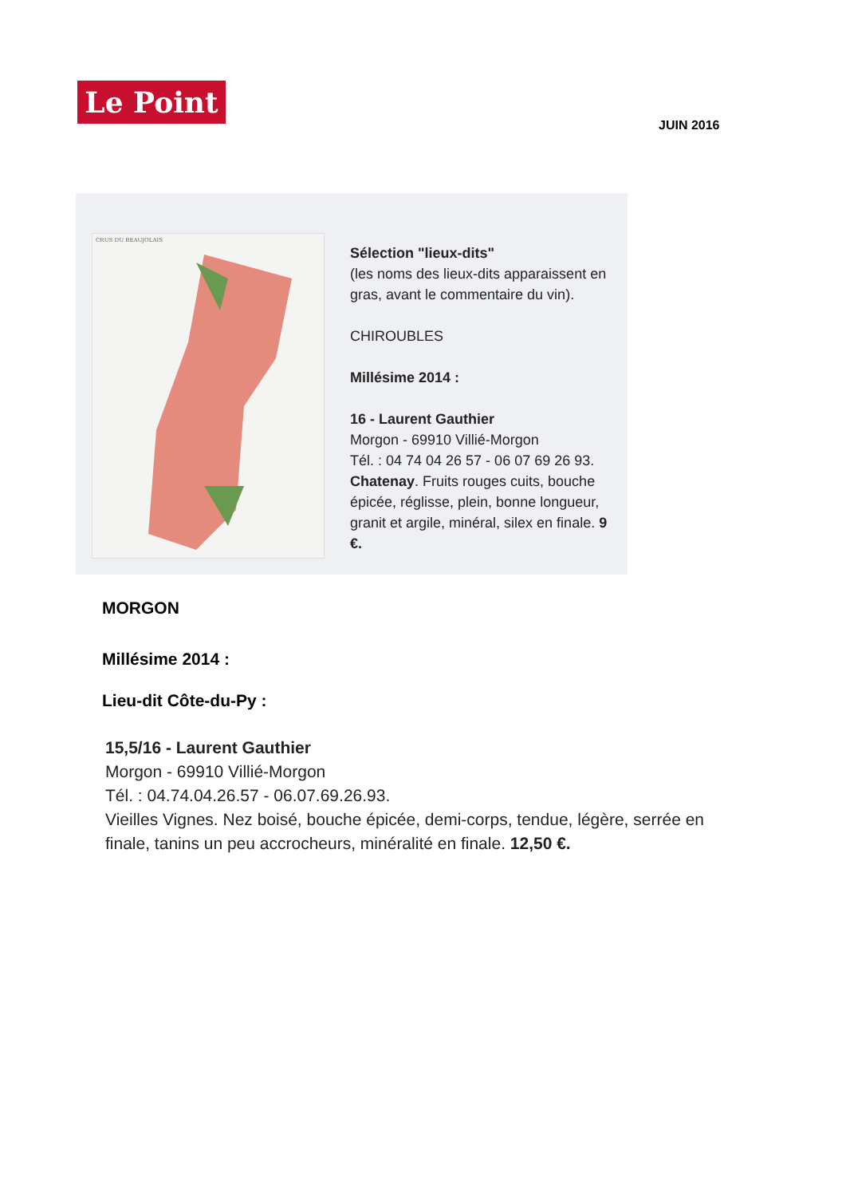Le Point
JUIN 2016
CRUS DU BEAUJOLAIS
Sélection "lieux-dits"
(les noms des lieux-dits apparaissent en gras, avant le commentaire du vin).
CHIROUBLES
Millésime 2014 :
16 - Laurent Gauthier
Morgon - 69910 Villié-Morgon
Tél. : 04 74 04 26 57 - 06 07 69 26 93.
Chatenay. Fruits rouges cuits, bouche épicée, réglisse, plein, bonne longueur, granit et argile, minéral, silex en finale. 9 €.
MORGON
Millésime 2014 :
Lieu-dit Côte-du-Py :
15,5/16 - Laurent Gauthier
Morgon - 69910 Villié-Morgon
Tél. : 04.74.04.26.57 - 06.07.69.26.93.
Vieilles Vignes. Nez boisé, bouche épicée, demi-corps, tendue, légère, serrée en finale, tanins un peu accrocheurs, minéralité en finale. 12,50 €.